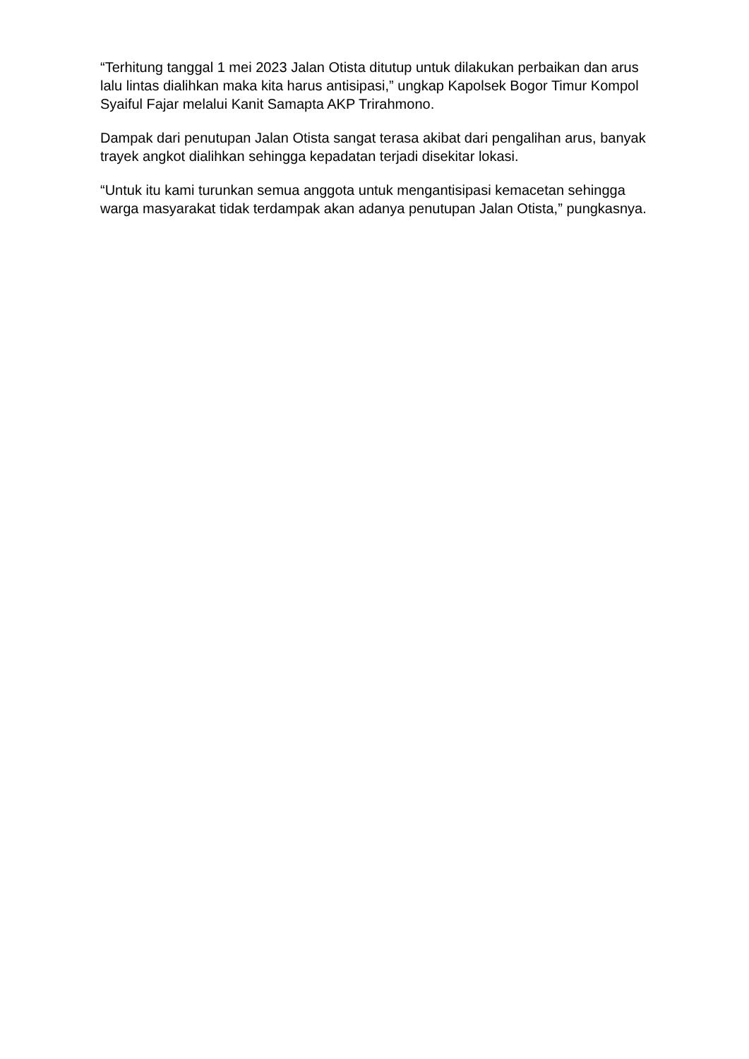“Terhitung tanggal 1 mei 2023 Jalan Otista ditutup untuk dilakukan perbaikan dan arus lalu lintas dialihkan maka kita harus antisipasi,” ungkap Kapolsek Bogor Timur Kompol Syaiful Fajar melalui Kanit Samapta AKP Trirahmono.
Dampak dari penutupan Jalan Otista sangat terasa akibat dari pengalihan arus, banyak trayek angkot dialihkan sehingga kepadatan terjadi disekitar lokasi.
“Untuk itu kami turunkan semua anggota untuk mengantisipasi kemacetan sehingga warga masyarakat tidak terdampak akan adanya penutupan Jalan Otista,” pungkasnya.